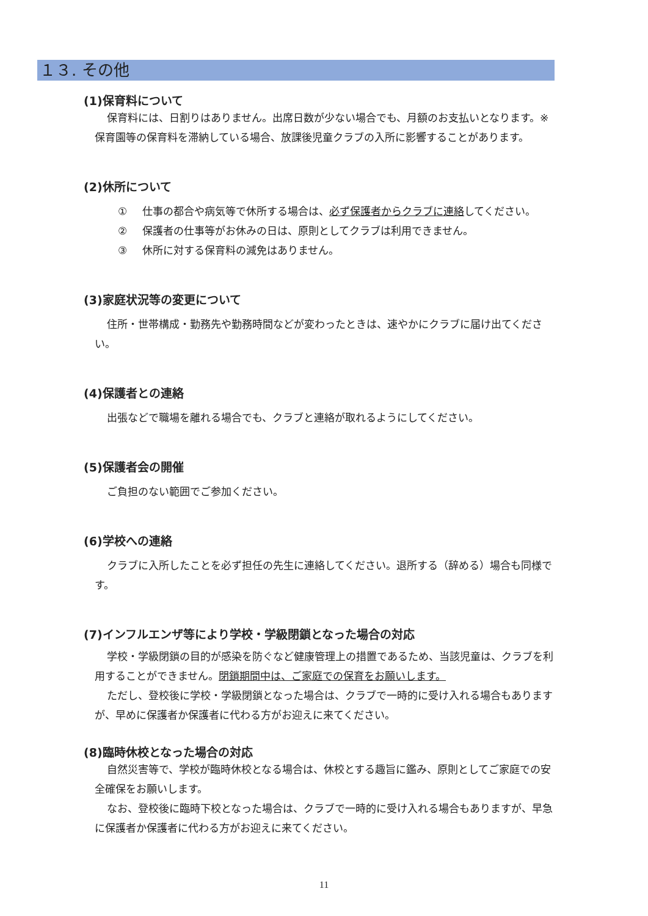１３. その他
(1)保育料について
保育料には、日割りはありません。出席日数が少ない場合でも、月額のお支払いとなります。※保育園等の保育料を滞納している場合、放課後児童クラブの入所に影響することがあります。
(2)休所について
① 仕事の都合や病気等で休所する場合は、必ず保護者からクラブに連絡してください。
② 保護者の仕事等がお休みの日は、原則としてクラブは利用できません。
③ 休所に対する保育料の減免はありません。
(3)家庭状況等の変更について
住所・世帯構成・勤務先や勤務時間などが変わったときは、速やかにクラブに届け出てください。
(4)保護者との連絡
出張などで職場を離れる場合でも、クラブと連絡が取れるようにしてください。
(5)保護者会の開催
ご負担のない範囲でご参加ください。
(6)学校への連絡
クラブに入所したことを必ず担任の先生に連絡してください。退所する（辞める）場合も同様です。
(7)インフルエンザ等により学校・学級閉鎖となった場合の対応
学校・学級閉鎖の目的が感染を防ぐなど健康管理上の措置であるため、当該児童は、クラブを利用することができません。閉鎖期間中は、ご家庭での保育をお願いします。
ただし、登校後に学校・学級閉鎖となった場合は、クラブで一時的に受け入れる場合もありますが、早めに保護者か保護者に代わる方がお迎えに来てください。
(8)臨時休校となった場合の対応
自然災害等で、学校が臨時休校となる場合は、休校とする趣旨に鑑み、原則としてご家庭での安全確保をお願いします。
なお、登校後に臨時下校となった場合は、クラブで一時的に受け入れる場合もありますが、早急に保護者か保護者に代わる方がお迎えに来てください。
11